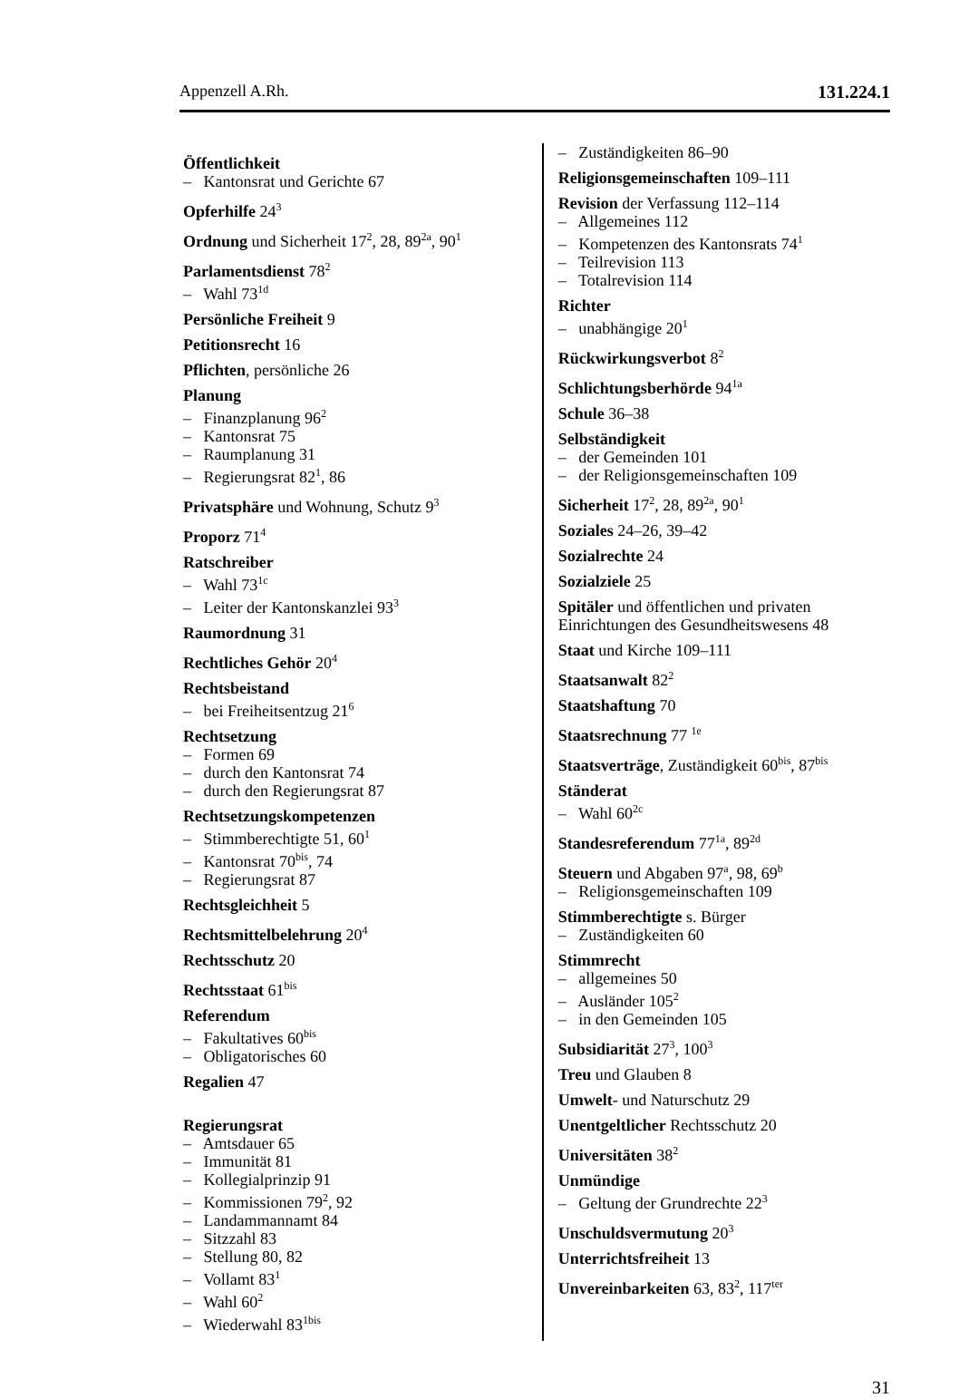Appenzell A.Rh. 131.224.1
Öffentlichkeit
– Kantonsrat und Gerichte 67
Opferhilfe 24<sup>3</sup>
Ordnung und Sicherheit 17<sup>2</sup>, 28, 89<sup>2a</sup>, 90<sup>1</sup>
Parlamentsdienst 78<sup>2</sup>
– Wahl 73<sup>1d</sup>
Persönliche Freiheit 9
Petitionsrecht 16
Pflichten, persönliche 26
Planung
– Finanzplanung 96<sup>2</sup>
– Kantonsrat 75
– Raumplanung 31
– Regierungsrat 82<sup>1</sup>, 86
Privatsphäre und Wohnung, Schutz 9<sup>3</sup>
Proporz 71<sup>4</sup>
Ratschreiber
– Wahl 73<sup>1c</sup>
– Leiter der Kantonskanzlei 93<sup>3</sup>
Raumordnung 31
Rechtliches Gehör 20<sup>4</sup>
Rechtsbeistand
– bei Freiheitsentzug 21<sup>6</sup>
Rechtsetzung
– Formen 69
– durch den Kantonsrat 74
– durch den Regierungsrat 87
Rechtsetzungskompetenzen
– Stimmberechtigte 51, 60<sup>1</sup>
– Kantonsrat 70<sup>bis</sup>, 74
– Regierungsrat 87
Rechtsgleichheit 5
Rechtsmittelbelehrung 20<sup>4</sup>
Rechtsschutz 20
Rechtsstaat 61<sup>bis</sup>
Referendum
– Fakultatives 60<sup>bis</sup>
– Obligatorisches 60
Regalien 47
Regierungsrat
– Amtsdauer 65
– Immunität 81
– Kollegialprinzip 91
– Kommissionen 79<sup>2</sup>, 92
– Landammannamt 84
– Sitzzahl 83
– Stellung 80, 82
– Vollamt 83<sup>1</sup>
– Wahl 60<sup>2</sup>
– Wiederwahl 83<sup>1bis</sup>
– Zuständigkeiten 86–90
Religionsgemeinschaften 109–111
Revision der Verfassung 112–114
– Allgemeines 112
– Kompetenzen des Kantonsrats 74<sup>1</sup>
– Teilrevision 113
– Totalrevision 114
Richter
– unabhängige 20<sup>1</sup>
Rückwirkungsverbot 8<sup>2</sup>
Schlichtungsberhörde 94<sup>1a</sup>
Schule 36–38
Selbständigkeit
– der Gemeinden 101
– der Religionsgemeinschaften 109
Sicherheit 17<sup>2</sup>, 28, 89<sup>2a</sup>, 90<sup>1</sup>
Soziales 24–26, 39–42
Sozialrechte 24
Sozialziele 25
Spitäler und öffentlichen und privaten Einrichtungen des Gesundheitswesens 48
Staat und Kirche 109–111
Staatsanwalt 82<sup>2</sup>
Staatshaftung 70
Staatsrechnung 77 <sup>1e</sup>
Staatsverträge, Zuständigkeit 60<sup>bis</sup>, 87<sup>bis</sup>
Ständerat
– Wahl 60<sup>2c</sup>
Standesreferendum 77<sup>1a</sup>, 89<sup>2d</sup>
Steuern und Abgaben 97<sup>a</sup>, 98, 69<sup>b</sup>
– Religionsgemeinschaften 109
Stimmberechtigte s. Bürger
– Zuständigkeiten 60
Stimmrecht
– allgemeines 50
– Ausländer 105<sup>2</sup>
– in den Gemeinden 105
Subsidiarität 27<sup>3</sup>, 100<sup>3</sup>
Treu und Glauben 8
Umwelt- und Naturschutz 29
Unentgeltlicher Rechtsschutz 20
Universitäten 38<sup>2</sup>
Unmündige
– Geltung der Grundrechte 22<sup>3</sup>
Unschuldsvermutung 20<sup>3</sup>
Unterrichtsfreiheit 13
Unvereinbarkeiten 63, 83<sup>2</sup>, 117<sup>ter</sup>
31